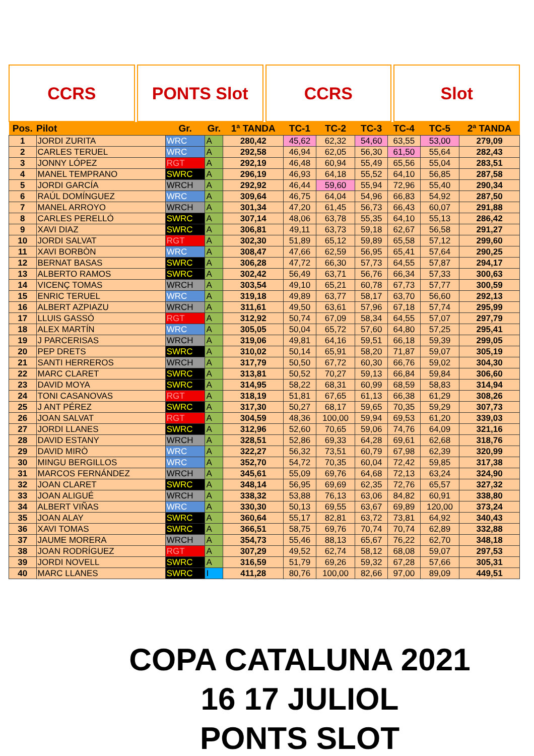CCRS PONTS Slot CCRS Slot
| Pos. | Pilot | Gr. | Gr. | 1ª TANDA | TC-1 | TC-2 | TC-3 | TC-4 | TC-5 | 2ª TANDA |
| --- | --- | --- | --- | --- | --- | --- | --- | --- | --- | --- |
| 1 | JORDI ZURITA | WRC | A | 280,42 | 45,62 | 62,32 | 54,60 | 63,55 | 53,00 | 279,09 |
| 2 | CARLES TERUEL | WRC | A | 292,58 | 46,94 | 62,05 | 56,30 | 61,50 | 55,64 | 282,43 |
| 3 | JONNY LÓPEZ | RGT | A | 292,19 | 46,48 | 60,94 | 55,49 | 65,56 | 55,04 | 283,51 |
| 4 | MANEL TEMPRANO | SWRC | A | 296,19 | 46,93 | 64,18 | 55,52 | 64,10 | 56,85 | 287,58 |
| 5 | JORDI GARCÍA | WRCH | A | 292,92 | 46,44 | 59,60 | 55,94 | 72,96 | 55,40 | 290,34 |
| 6 | RAÚL DOMÍNGUEZ | WRC | A | 309,64 | 46,75 | 64,04 | 54,96 | 66,83 | 54,92 | 287,50 |
| 7 | MANEL ARROYO | WRCH | A | 301,34 | 47,20 | 61,45 | 56,73 | 66,43 | 60,07 | 291,88 |
| 8 | CARLES PERELLÓ | SWRC | A | 307,14 | 48,06 | 63,78 | 55,35 | 64,10 | 55,13 | 286,42 |
| 9 | XAVI DIAZ | SWRC | A | 306,81 | 49,11 | 63,73 | 59,18 | 62,67 | 56,58 | 291,27 |
| 10 | JORDI SALVAT | RGT | A | 302,30 | 51,89 | 65,12 | 59,89 | 65,58 | 57,12 | 299,60 |
| 11 | XAVI BORBÒN | WRC | A | 308,47 | 47,66 | 62,59 | 56,95 | 65,41 | 57,64 | 290,25 |
| 12 | BERNAT BASAS | SWRC | A | 306,28 | 47,72 | 66,30 | 57,73 | 64,55 | 57,87 | 294,17 |
| 13 | ALBERTO RAMOS | SWRC | A | 302,42 | 56,49 | 63,71 | 56,76 | 66,34 | 57,33 | 300,63 |
| 14 | VICENÇ TOMAS | WRCH | A | 303,54 | 49,10 | 65,21 | 60,78 | 67,73 | 57,77 | 300,59 |
| 15 | ENRIC TERUEL | WRC | A | 319,18 | 49,89 | 63,77 | 58,17 | 63,70 | 56,60 | 292,13 |
| 16 | ALBERT AZPIAZU | WRCH | A | 311,61 | 49,50 | 63,61 | 57,96 | 67,18 | 57,74 | 295,99 |
| 17 | LLUIS GASSÓ | RGT | A | 312,92 | 50,74 | 67,09 | 58,34 | 64,55 | 57,07 | 297,79 |
| 18 | ALEX MARTÍN | WRC | A | 305,05 | 50,04 | 65,72 | 57,60 | 64,80 | 57,25 | 295,41 |
| 19 | J PARCERISAS | WRCH | A | 319,06 | 49,81 | 64,16 | 59,51 | 66,18 | 59,39 | 299,05 |
| 20 | PEP DRETS | SWRC | A | 310,02 | 50,14 | 65,91 | 58,20 | 71,87 | 59,07 | 305,19 |
| 21 | SANTI HERREROS | WRCH | A | 317,79 | 50,50 | 67,72 | 60,30 | 66,76 | 59,02 | 304,30 |
| 22 | MARC CLARET | SWRC | A | 313,81 | 50,52 | 70,27 | 59,13 | 66,84 | 59,84 | 306,60 |
| 23 | DAVID MOYA | SWRC | A | 314,95 | 58,22 | 68,31 | 60,99 | 68,59 | 58,83 | 314,94 |
| 24 | TONI CASANOVAS | RGT | A | 318,19 | 51,81 | 67,65 | 61,13 | 66,38 | 61,29 | 308,26 |
| 25 | J ANT PÉREZ | SWRC | A | 317,30 | 50,27 | 68,17 | 59,65 | 70,35 | 59,29 | 307,73 |
| 26 | JOAN SALVAT | RGT | A | 304,59 | 48,36 | 100,00 | 59,94 | 69,53 | 61,20 | 339,03 |
| 27 | JORDI LLANES | SWRC | A | 312,96 | 52,60 | 70,65 | 59,06 | 74,76 | 64,09 | 321,16 |
| 28 | DAVID ESTANY | WRCH | A | 328,51 | 52,86 | 69,33 | 64,28 | 69,61 | 62,68 | 318,76 |
| 29 | DAVID MIRÒ | WRC | A | 322,27 | 56,32 | 73,51 | 60,79 | 67,98 | 62,39 | 320,99 |
| 30 | MINGU BERGILLOS | WRC | A | 352,70 | 54,72 | 70,35 | 60,04 | 72,42 | 59,85 | 317,38 |
| 31 | MARCOS FERNÁNDEZ | WRCH | A | 345,61 | 55,09 | 69,76 | 64,68 | 72,13 | 63,24 | 324,90 |
| 32 | JOAN CLARET | SWRC | A | 348,14 | 56,95 | 69,69 | 62,35 | 72,76 | 65,57 | 327,32 |
| 33 | JOAN ALIGUÉ | WRCH | A | 338,32 | 53,88 | 76,13 | 63,06 | 84,82 | 60,91 | 338,80 |
| 34 | ALBERT VIÑAS | WRC | A | 330,30 | 50,13 | 69,55 | 63,67 | 69,89 | 120,00 | 373,24 |
| 35 | JOAN ALAY | SWRC | A | 360,64 | 55,17 | 82,81 | 63,72 | 73,81 | 64,92 | 340,43 |
| 36 | XAVI TOMAS | SWRC | A | 366,51 | 58,75 | 69,76 | 70,74 | 70,74 | 62,89 | 332,88 |
| 37 | JAUME MORERA | WRCH | A | 354,73 | 55,46 | 88,13 | 65,67 | 76,22 | 62,70 | 348,18 |
| 38 | JOAN RODRÍGUEZ | RGT | A | 307,29 | 49,52 | 62,74 | 58,12 | 68,08 | 59,07 | 297,53 |
| 39 | JORDI NOVELL | SWRC | A | 316,59 | 51,79 | 69,26 | 59,32 | 67,28 | 57,66 | 305,31 |
| 40 | MARC LLANES | SWRC | I | 411,28 | 80,76 | 100,00 | 82,66 | 97,00 | 89,09 | 449,51 |
COPA CATALUNA 2021
16 17 JULIOL
PONTS SLOT